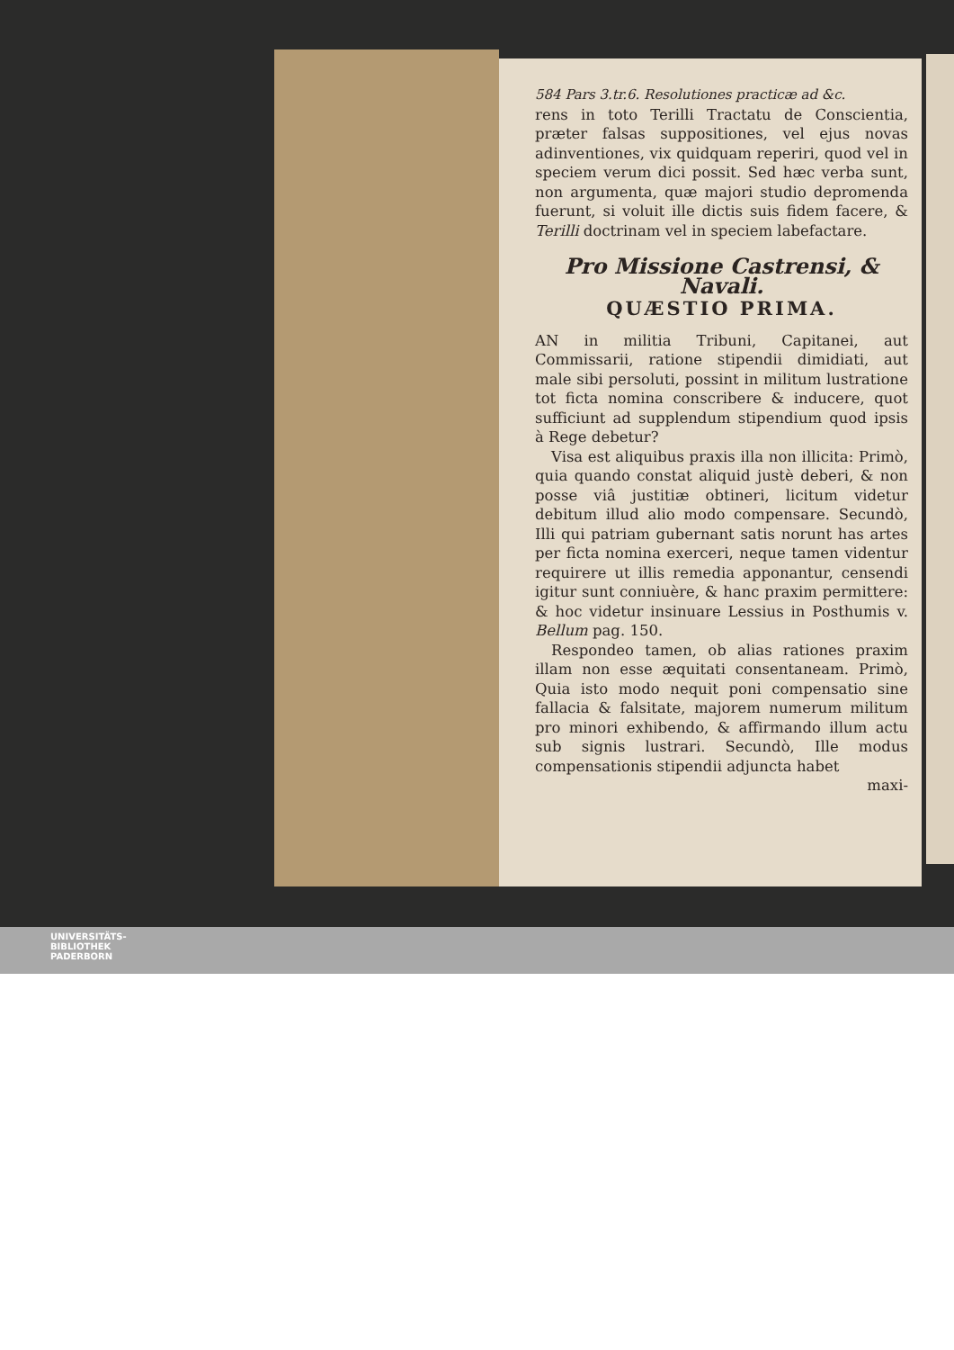584 Pars 3.tr.6. Resolutiones practicæ ad &c.
rens in toto Terilli Tractatu de Conscientia, præter falsas suppositiones, vel ejus novas adinventiones, vix quidquam reperiri, quod vel in speciem verum dici possit. Sed hæc verba sunt, non argumenta, quæ majori studio depromenda fuerunt, si voluit ille dictis suis fidem facere, & Terilli doctrinam vel in speciem labefactare.
Pro Missione Castrensi, & Navali.
QUÆSTIO PRIMA.
AN in militia Tribuni, Capitanei, aut Commissarii, ratione stipendii dimidiati, aut male sibi persoluti, possint in militum lustratione tot ficta nomina conscribere & inducere, quot sufficiunt ad supplendum stipendium quod ipsis à Rege debetur?
Visa est aliquibus praxis illa non illicita: Primò, quia quando constat aliquid justè deberi, & non posse viâ justitiæ obtineri, licitum videtur debitum illud alio modo compensare. Secundò, Illi qui patriam gubernant satis norunt has artes per ficta nomina exerceri, neque tamen videntur requirere ut illis remedia apponantur, censendi igitur sunt conniuère, & hanc praxim permittere: & hoc videtur insinuare Lessius in Posthumis v. Bellum pag. 150.
Respondeo tamen, ob alias rationes praxim illam non esse æquitati consentaneam. Primò, Quia isto modo nequit poni compensatio sine fallacia & falsitate, majorem numerum militum pro minori exhibendo, & affirmando illum actu sub signis lustrari. Secundò, Ille modus compensationis stipendii adjuncta habet
maxi-
UNIVERSITÄTS-
BIBLIOTHEK
PADERBORN